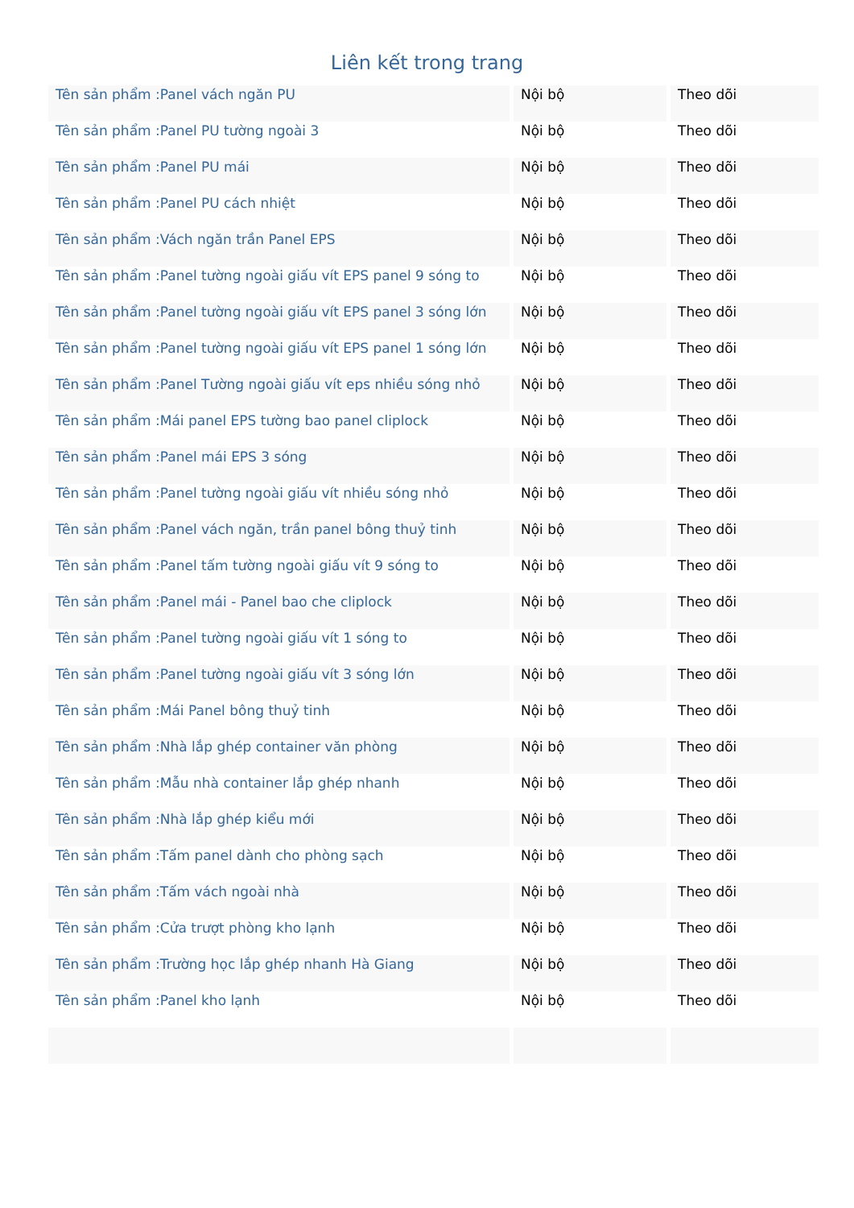Liên kết trong trang
| Tên sản phẩm :Panel vách ngăn PU | Nội bộ | Theo dõi |
| Tên sản phẩm :Panel PU tường ngoài 3 | Nội bộ | Theo dõi |
| Tên sản phẩm :Panel PU mái | Nội bộ | Theo dõi |
| Tên sản phẩm :Panel PU cách nhiệt | Nội bộ | Theo dõi |
| Tên sản phẩm :Vách ngăn trần Panel EPS | Nội bộ | Theo dõi |
| Tên sản phẩm :Panel tường ngoài giấu vít EPS panel 9 sóng to | Nội bộ | Theo dõi |
| Tên sản phẩm :Panel tường ngoài giấu vít EPS panel 3 sóng lớn | Nội bộ | Theo dõi |
| Tên sản phẩm :Panel tường ngoài giấu vít EPS panel 1 sóng lớn | Nội bộ | Theo dõi |
| Tên sản phẩm :Panel Tường ngoài giấu vít eps nhiều sóng nhỏ | Nội bộ | Theo dõi |
| Tên sản phẩm :Mái panel EPS tường bao panel cliplock | Nội bộ | Theo dõi |
| Tên sản phẩm :Panel mái EPS 3 sóng | Nội bộ | Theo dõi |
| Tên sản phẩm :Panel tường ngoài giấu vít nhiều sóng nhỏ | Nội bộ | Theo dõi |
| Tên sản phẩm :Panel vách ngăn, trần panel bông thuỷ tinh | Nội bộ | Theo dõi |
| Tên sản phẩm :Panel tấm tường ngoài giấu vít 9 sóng to | Nội bộ | Theo dõi |
| Tên sản phẩm :Panel mái - Panel bao che cliplock | Nội bộ | Theo dõi |
| Tên sản phẩm :Panel tường ngoài giấu vít 1 sóng to | Nội bộ | Theo dõi |
| Tên sản phẩm :Panel tường ngoài giấu vít 3 sóng lớn | Nội bộ | Theo dõi |
| Tên sản phẩm :Mái Panel bông thuỷ tinh | Nội bộ | Theo dõi |
| Tên sản phẩm :Nhà lắp ghép container văn phòng | Nội bộ | Theo dõi |
| Tên sản phẩm :Mẫu nhà container lắp ghép nhanh | Nội bộ | Theo dõi |
| Tên sản phẩm :Nhà lắp ghép kiểu mới | Nội bộ | Theo dõi |
| Tên sản phẩm :Tấm panel dành cho phòng sạch | Nội bộ | Theo dõi |
| Tên sản phẩm :Tấm vách ngoài nhà | Nội bộ | Theo dõi |
| Tên sản phẩm :Cửa trượt phòng kho lạnh | Nội bộ | Theo dõi |
| Tên sản phẩm :Trường học lắp ghép nhanh Hà Giang | Nội bộ | Theo dõi |
| Tên sản phẩm :Panel kho lạnh | Nội bộ | Theo dõi |